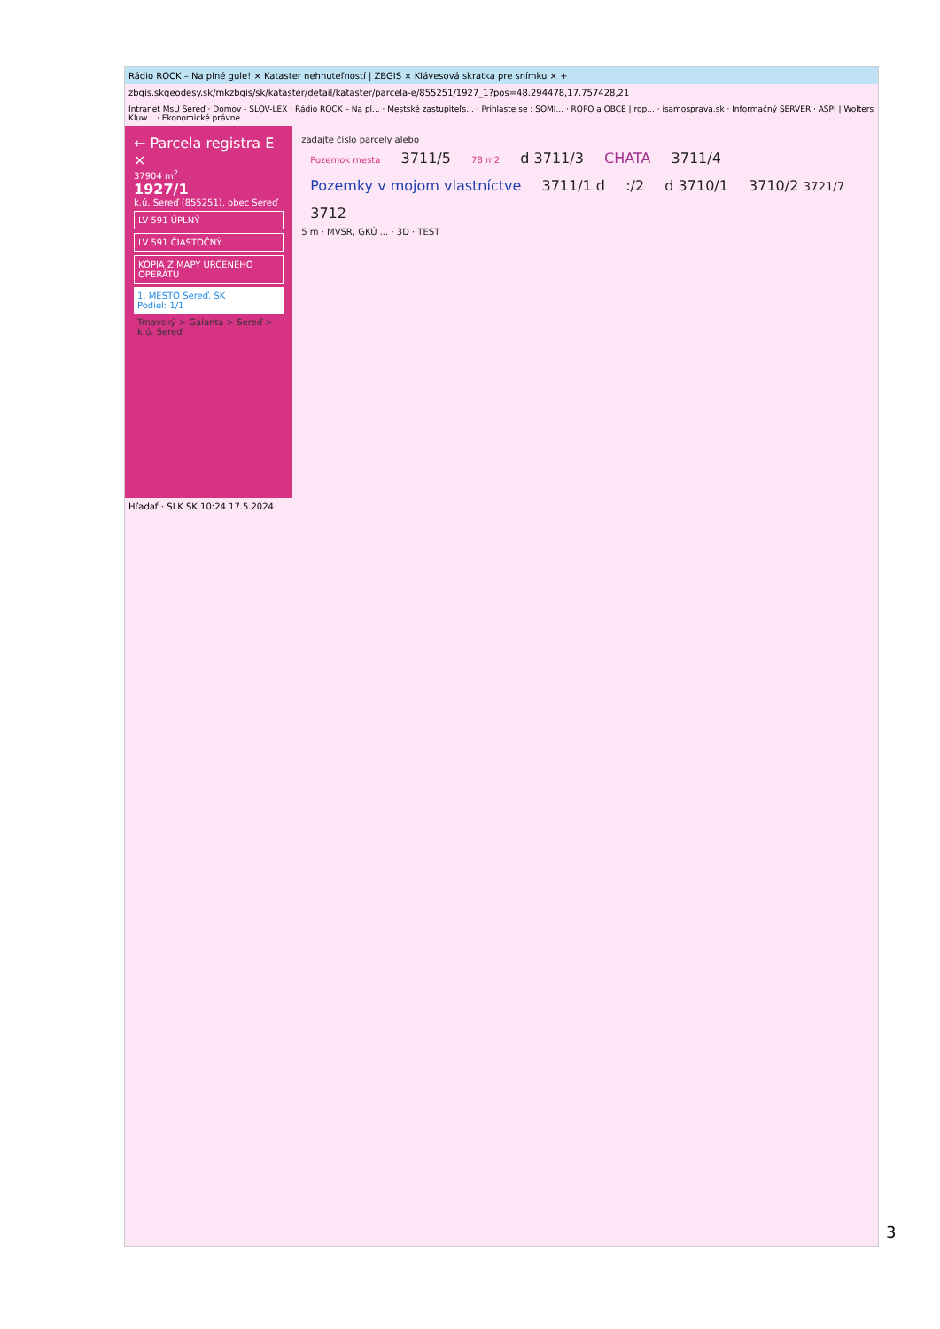Rádio ROCK – Na plné gule! × Kataster nehnuteľností | ZBGIS × Klávesová skratka pre snímku × +
zbgis.skgeodesy.sk/mkzbgis/sk/kataster/detail/kataster/parcela-e/855251/1927_1?pos=48.294478,17.757428,21
Intranet MsÚ Sereď · Domov - SLOV-LEX · Rádio ROCK – Na pl... · Mestské zastupiteľs... · Prihlaste se : SOMI... · ROPO a OBCE | rop... · isamosprava.sk · Informačný SERVER · ASPI | Wolters Kluw... · Ekonomické právne...
← Parcela registra E ×
37904 m<sup>2</sup>
1927/1
k.ú. Sereď (855251), obec Sereď
LV 591 ÚPLNÝ
LV 591 ČIASTOČNÝ
KÓPIA Z MAPY URČENÉHO OPERÁTU
1. MESTO Sereď, SK
Podiel: 1/1
Trnavský > Galanta > Sereď > k.ú. Sereď
zadajte číslo parcely alebo
Pozemok mesta 3711/5 78 m2 d 3711/3 CHATA 3711/4 Pozemky v mojom vlastníctve 3711/1 d :/2 d 3710/1 3710/2 3721/7 3712
5 m · MVSR, GKÚ ... · 3D · TEST
Hľadať · SLK SK 10:24 17.5.2024
3